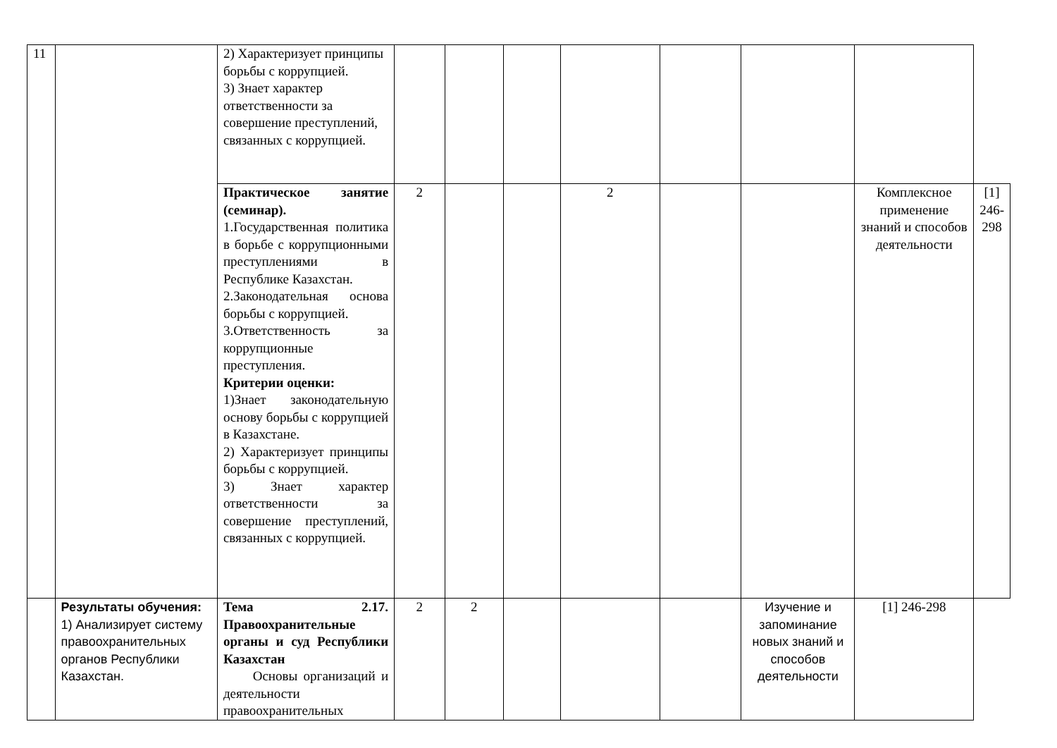| 11 | | 2) Характеризует принципы борьбы с коррупцией. 3) Знает характер ответственности за совершение преступлений, связанных с коррупцией. | | | | | | | | |
| | | Практическое занятие (семинар). 1.Государственная политика в борьбе с коррупционными преступлениями в Республике Казахстан. 2.Законодательная основа борьбы с коррупцией. 3.Ответственность за коррупционные преступления. Критерии оценки: 1)Знает законодательную основу борьбы с коррупцией в Казахстане. 2) Характеризует принципы борьбы с коррупцией. 3) Знает характер ответственности за совершение преступлений, связанных с коррупцией. | 2 | | | 2 | | | Комплексное применение знаний и способов деятельности | [1] 246-298 |
| | Результаты обучения: 1) Анализирует систему правоохранительных органов Республики Казахстан. | Тема 2.17. Правоохранительные органы и суд Республики Казахстан Основы организаций и деятельности правоохранительных | 2 | 2 | | | | Изучение и запоминание новых знаний и способов деятельности | [1] 246-298 | |